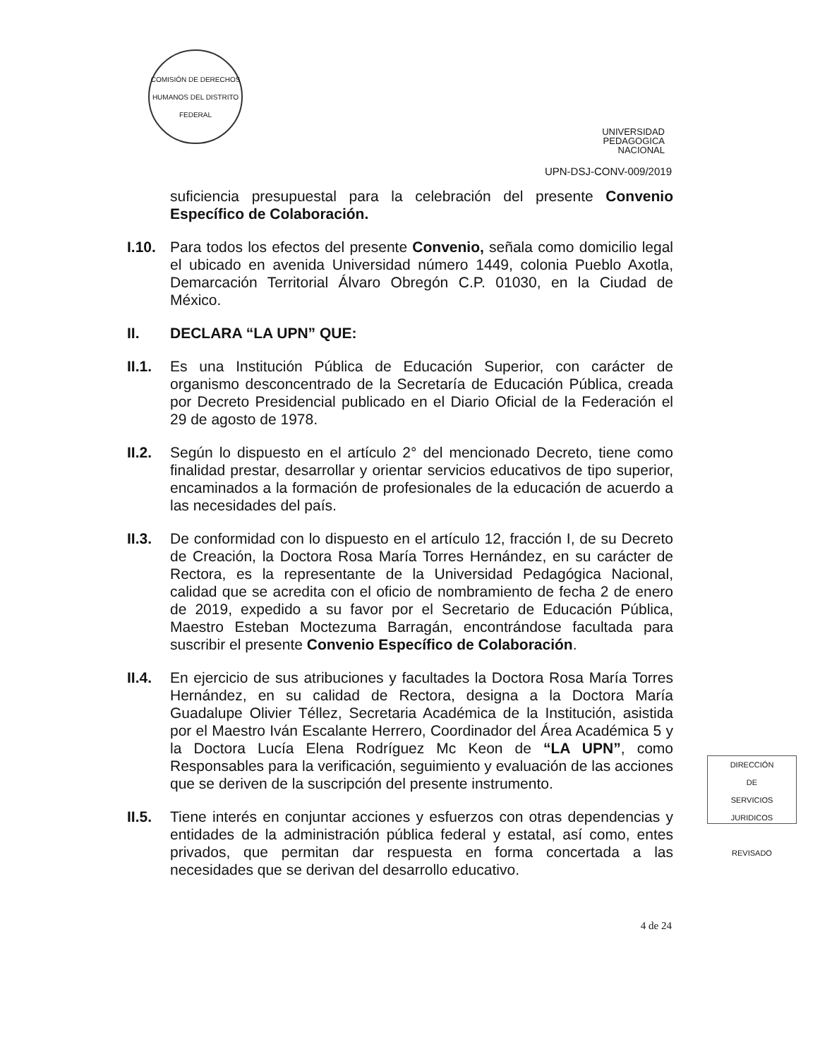COMISIÓN DE DERECHOS HUMANOS DEL DISTRITO FEDERAL
UNIVERSIDAD
PEDAGOGICA
NACIONAL
UPN-DSJ-CONV-009/2019
suficiencia presupuestal para la celebración del presente Convenio Específico de Colaboración.
I.10.
Para todos los efectos del presente Convenio, señala como domicilio legal el ubicado en avenida Universidad número 1449, colonia Pueblo Axotla, Demarcación Territorial Álvaro Obregón C.P. 01030, en la Ciudad de México.
II. DECLARA “LA UPN” QUE:
II.1.
Es una Institución Pública de Educación Superior, con carácter de organismo desconcentrado de la Secretaría de Educación Pública, creada por Decreto Presidencial publicado en el Diario Oficial de la Federación el 29 de agosto de 1978.
II.2.
Según lo dispuesto en el artículo 2° del mencionado Decreto, tiene como finalidad prestar, desarrollar y orientar servicios educativos de tipo superior, encaminados a la formación de profesionales de la educación de acuerdo a las necesidades del país.
II.3.
De conformidad con lo dispuesto en el artículo 12, fracción I, de su Decreto de Creación, la Doctora Rosa María Torres Hernández, en su carácter de Rectora, es la representante de la Universidad Pedagógica Nacional, calidad que se acredita con el oficio de nombramiento de fecha 2 de enero de 2019, expedido a su favor por el Secretario de Educación Pública, Maestro Esteban Moctezuma Barragán, encontrándose facultada para suscribir el presente Convenio Específico de Colaboración.
II.4.
En ejercicio de sus atribuciones y facultades la Doctora Rosa María Torres Hernández, en su calidad de Rectora, designa a la Doctora María Guadalupe Olivier Téllez, Secretaria Académica de la Institución, asistida por el Maestro Iván Escalante Herrero, Coordinador del Área Académica 5 y la Doctora Lucía Elena Rodríguez Mc Keon de “LA UPN”, como Responsables para la verificación, seguimiento y evaluación de las acciones que se deriven de la suscripción del presente instrumento.
II.5.
Tiene interés en conjuntar acciones y esfuerzos con otras dependencias y entidades de la administración pública federal y estatal, así como, entes privados, que permitan dar respuesta en forma concertada a las necesidades que se derivan del desarrollo educativo.
4 de 24
DIRECCIÓN
DE
SERVICIOS
JURIDICOS
REVISADO